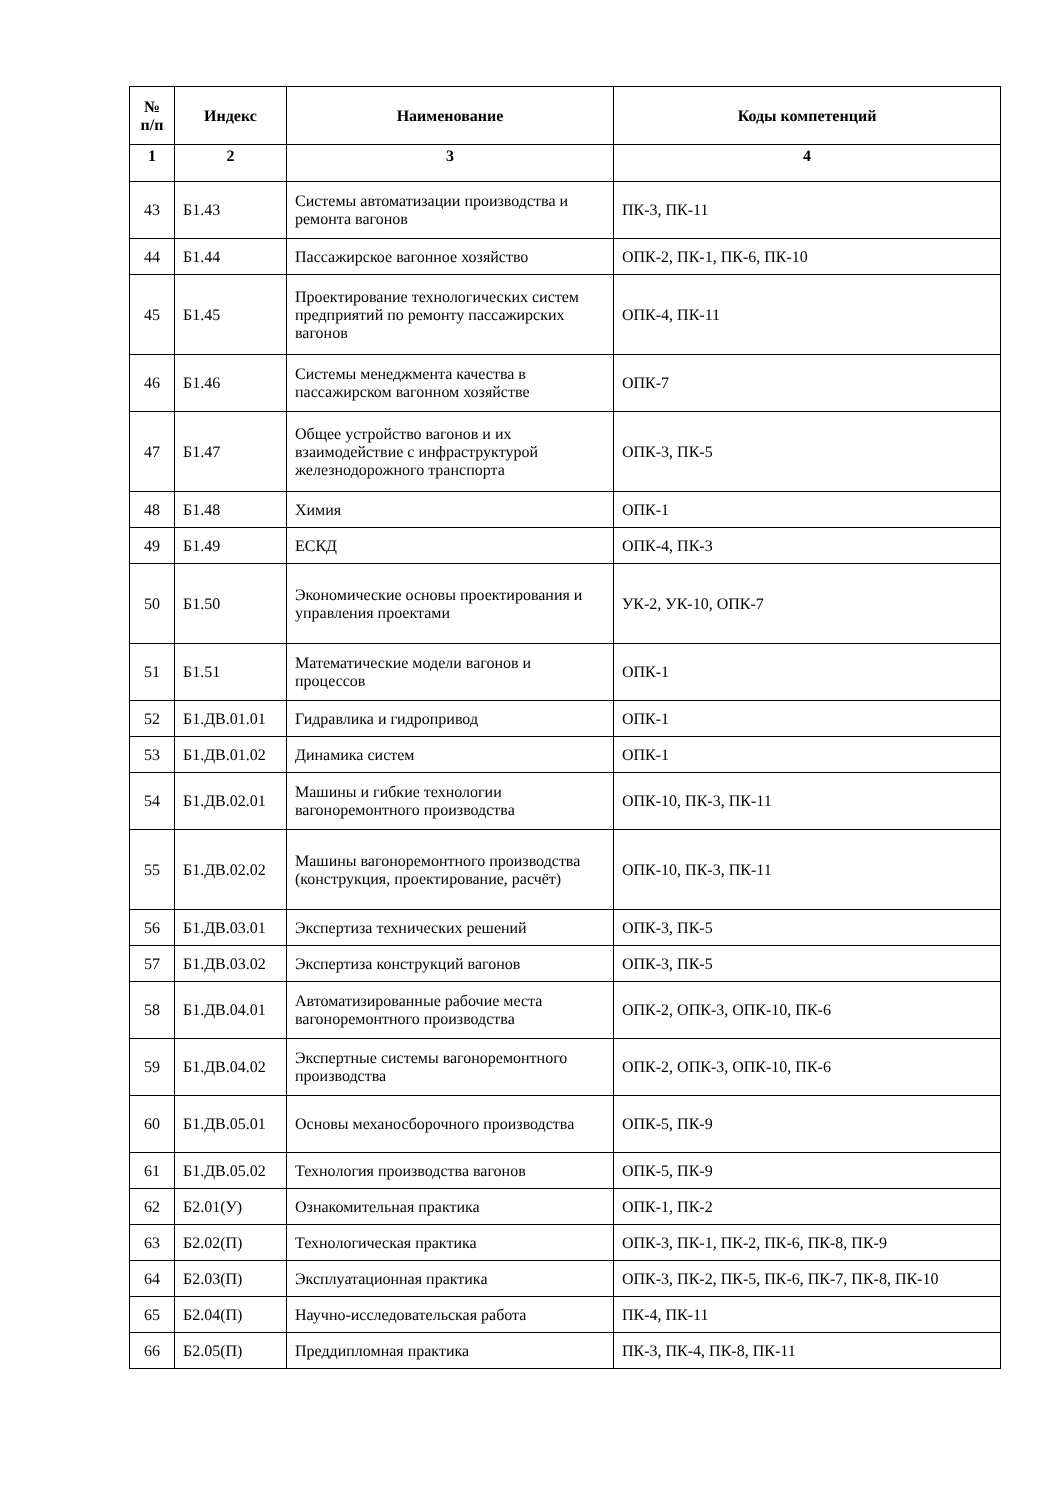| № п/п | Индекс | Наименование | Коды компетенций |
| --- | --- | --- | --- |
| 1 | 2 | 3 | 4 |
| 43 | Б1.43 | Системы автоматизации производства и ремонта вагонов | ПК-3, ПК-11 |
| 44 | Б1.44 | Пассажирское вагонное хозяйство | ОПК-2, ПК-1, ПК-6, ПК-10 |
| 45 | Б1.45 | Проектирование технологических систем предприятий по ремонту пассажирских вагонов | ОПК-4, ПК-11 |
| 46 | Б1.46 | Системы менеджмента качества в пассажирском вагонном хозяйстве | ОПК-7 |
| 47 | Б1.47 | Общее устройство вагонов и их взаимодействие с инфраструктурой железнодорожного транспорта | ОПК-3, ПК-5 |
| 48 | Б1.48 | Химия | ОПК-1 |
| 49 | Б1.49 | ЕСКД | ОПК-4, ПК-3 |
| 50 | Б1.50 | Экономические основы проектирования и управления проектами | УК-2, УК-10, ОПК-7 |
| 51 | Б1.51 | Математические модели вагонов и процессов | ОПК-1 |
| 52 | Б1.ДВ.01.01 | Гидравлика и гидропривод | ОПК-1 |
| 53 | Б1.ДВ.01.02 | Динамика систем | ОПК-1 |
| 54 | Б1.ДВ.02.01 | Машины и гибкие технологии вагоноремонтного производства | ОПК-10, ПК-3, ПК-11 |
| 55 | Б1.ДВ.02.02 | Машины вагоноремонтного производства (конструкция, проектирование, расчёт) | ОПК-10, ПК-3, ПК-11 |
| 56 | Б1.ДВ.03.01 | Экспертиза технических решений | ОПК-3, ПК-5 |
| 57 | Б1.ДВ.03.02 | Экспертиза конструкций вагонов | ОПК-3, ПК-5 |
| 58 | Б1.ДВ.04.01 | Автоматизированные рабочие места вагоноремонтного производства | ОПК-2, ОПК-3, ОПК-10, ПК-6 |
| 59 | Б1.ДВ.04.02 | Экспертные системы вагоноремонтного производства | ОПК-2, ОПК-3, ОПК-10, ПК-6 |
| 60 | Б1.ДВ.05.01 | Основы механосборочного производства | ОПК-5, ПК-9 |
| 61 | Б1.ДВ.05.02 | Технология производства вагонов | ОПК-5, ПК-9 |
| 62 | Б2.01(У) | Ознакомительная практика | ОПК-1, ПК-2 |
| 63 | Б2.02(П) | Технологическая практика | ОПК-3, ПК-1, ПК-2, ПК-6, ПК-8, ПК-9 |
| 64 | Б2.03(П) | Эксплуатационная практика | ОПК-3, ПК-2, ПК-5, ПК-6, ПК-7, ПК-8, ПК-10 |
| 65 | Б2.04(П) | Научно-исследовательская работа | ПК-4, ПК-11 |
| 66 | Б2.05(П) | Преддипломная практика | ПК-3, ПК-4, ПК-8, ПК-11 |